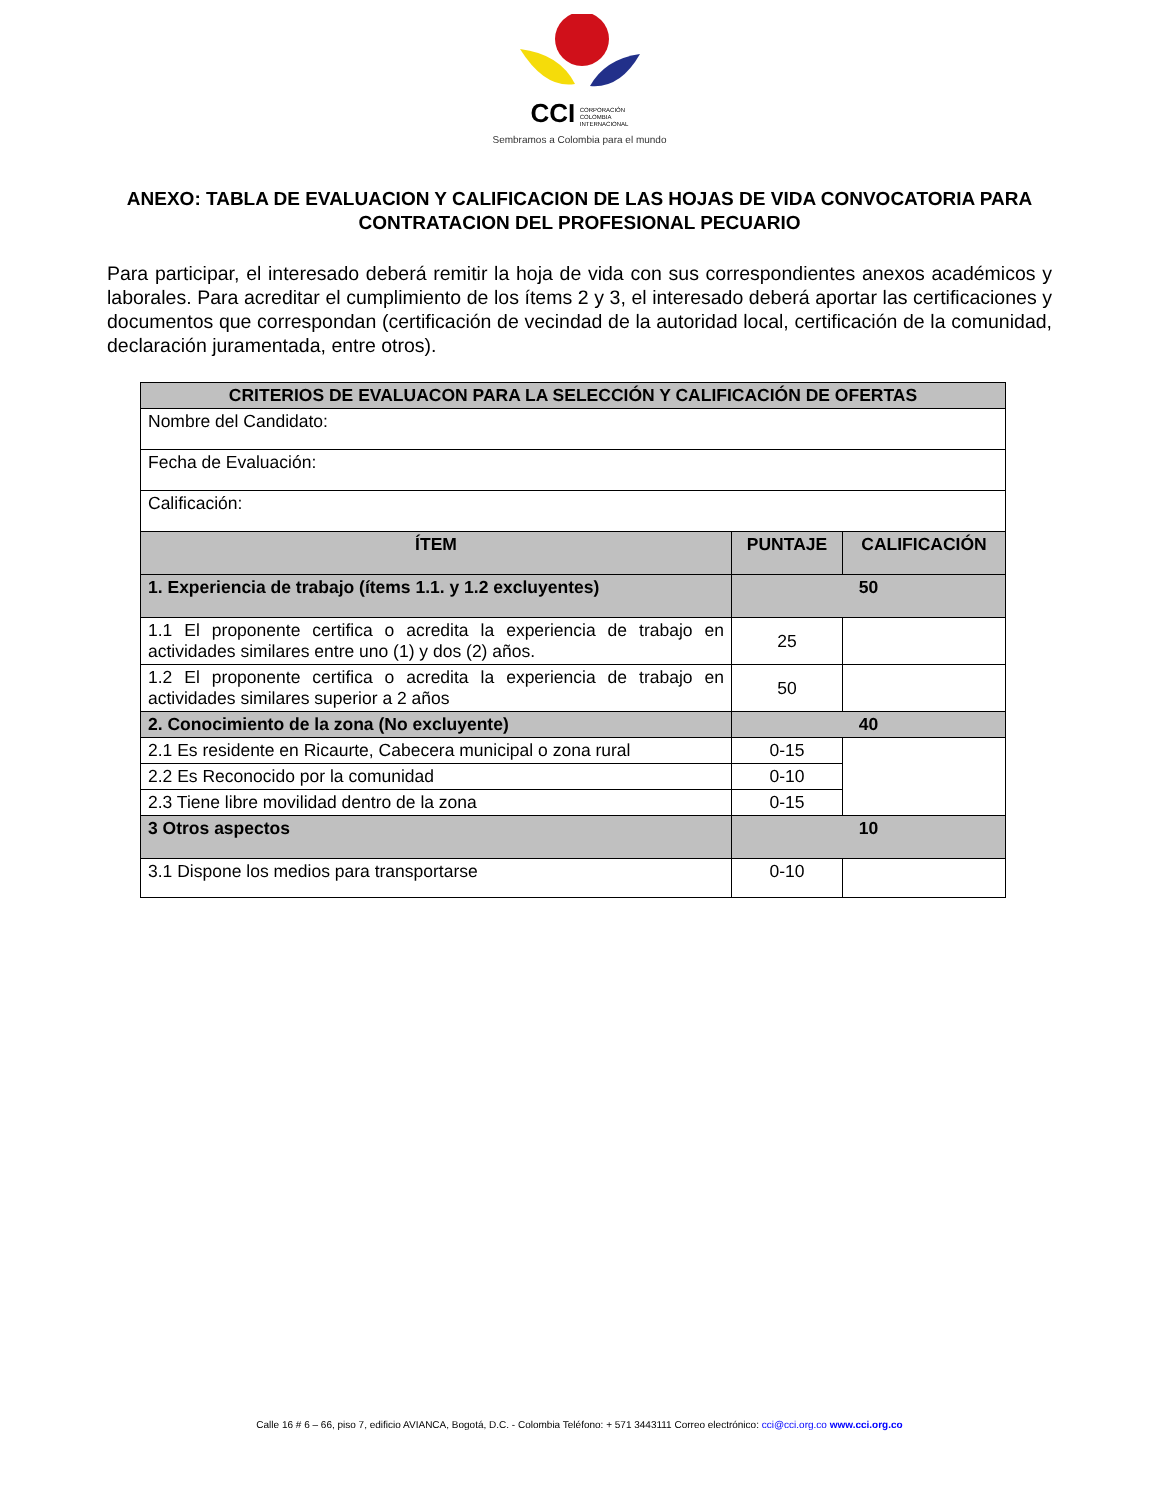CCI CORPORACIÓN
COLOMBIA
INTERNACIONAL
Sembramos a Colombia para el mundo
ANEXO: TABLA DE EVALUACION Y CALIFICACION DE LAS HOJAS DE VIDA CONVOCATORIA PARA CONTRATACION DEL PROFESIONAL PECUARIO
Para participar, el interesado deberá remitir la hoja de vida con sus correspondientes anexos académicos y laborales. Para acreditar el cumplimiento de los ítems 2 y 3, el interesado deberá aportar las certificaciones y documentos que correspondan (certificación de vecindad de la autoridad local, certificación de la comunidad, declaración juramentada, entre otros).
| CRITERIOS DE EVALUACON PARA LA SELECCIÓN Y CALIFICACIÓN DE OFERTAS | | |
| --- | --- | --- |
| Nombre del Candidato: | | |
| Fecha de Evaluación: | | |
| Calificación: | | |
| ÍTEM | PUNTAJE | CALIFICACIÓN |
| 1. Experiencia de trabajo (ítems 1.1. y 1.2 excluyentes) | 50 | |
| 1.1 El proponente certifica o acredita la experiencia de trabajo en actividades similares entre uno (1) y dos (2) años. | 25 | |
| 1.2 El proponente certifica o acredita la experiencia de trabajo en actividades similares superior a 2 años | 50 | |
| 2. Conocimiento de la zona (No excluyente) | 40 | |
| 2.1 Es residente en Ricaurte, Cabecera municipal o zona rural | 0-15 | |
| 2.2 Es Reconocido por la comunidad | 0-10 | |
| 2.3 Tiene libre movilidad dentro de la zona | 0-15 | |
| 3 Otros aspectos | 10 | |
| 3.1 Dispone los medios para transportarse | 0-10 | |
Calle 16 # 6 – 66, piso 7, edificio AVIANCA, Bogotá, D.C. - Colombia Teléfono: + 571 3443111 Correo electrónico: cci@cci.org.co www.cci.org.co